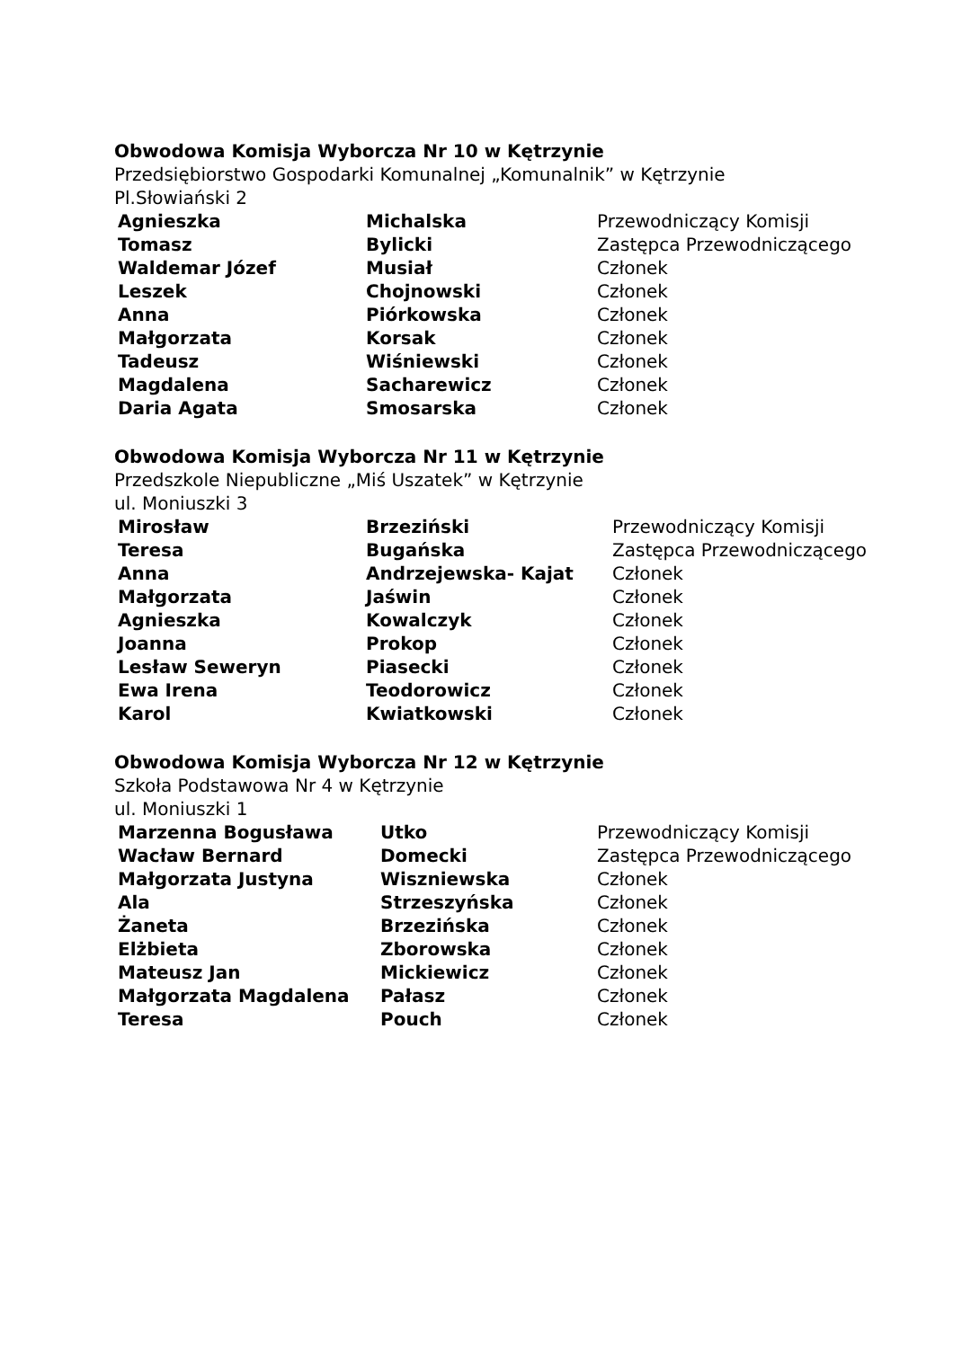Obwodowa Komisja Wyborcza Nr 10 w Kętrzynie
Przedsiębiorstwo Gospodarki Komunalnej „Komunalnik” w Kętrzynie
Pl.Słowiański 2
| Agnieszka | Michalska | Przewodniczący Komisji |
| Tomasz | Bylicki | Zastępca Przewodniczącego |
| Waldemar Józef | Musiał | Członek |
| Leszek | Chojnowski | Członek |
| Anna | Piórkowska | Członek |
| Małgorzata | Korsak | Członek |
| Tadeusz | Wiśniewski | Członek |
| Magdalena | Sacharewicz | Członek |
| Daria Agata | Smosarska | Członek |
Obwodowa Komisja Wyborcza Nr 11 w Kętrzynie
Przedszkole Niepubliczne „Miś Uszatek” w Kętrzynie
ul. Moniuszki 3
| Mirosław | Brzeziński | Przewodniczący Komisji |
| Teresa | Bugańska | Zastępca Przewodniczącego |
| Anna | Andrzejewska- Kajat | Członek |
| Małgorzata | Jaświn | Członek |
| Agnieszka | Kowalczyk | Członek |
| Joanna | Prokop | Członek |
| Lesław Seweryn | Piasecki | Członek |
| Ewa Irena | Teodorowicz | Członek |
| Karol | Kwiatkowski | Członek |
Obwodowa Komisja Wyborcza Nr 12 w Kętrzynie
Szkoła Podstawowa Nr 4 w Kętrzynie
ul. Moniuszki 1
| Marzenna Bogusława | Utko | Przewodniczący Komisji |
| Wacław Bernard | Domecki | Zastępca Przewodniczącego |
| Małgorzata Justyna | Wiszniewska | Członek |
| Ala | Strzeszyńska | Członek |
| Żaneta | Brzezińska | Członek |
| Elżbieta | Zborowska | Członek |
| Mateusz Jan | Mickiewicz | Członek |
| Małgorzata Magdalena | Pałasz | Członek |
| Teresa | Pouch | Członek |